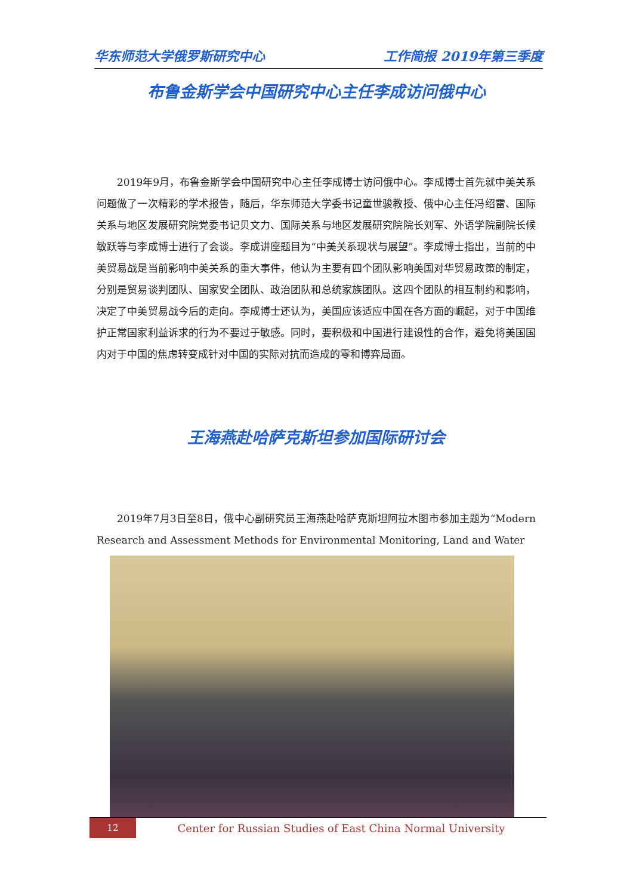华东师范大学俄罗斯研究中心 工作简报 2019年第三季度
布鲁金斯学会中国研究中心主任李成访问俄中心
2019年9月，布鲁金斯学会中国研究中心主任李成博士访问俄中心。李成博士首先就中美关系问题做了一次精彩的学术报告，随后，华东师范大学委书记童世骏教授、俄中心主任冯绍雷、国际关系与地区发展研究院党委书记贝文力、国际关系与地区发展研究院院长刘军、外语学院副院长候敏跃等与李成博士进行了会谈。李成讲座题目为“中美关系现状与展望”。李成博士指出，当前的中美贸易战是当前影响中美关系的重大事件，他认为主要有四个团队影响美国对华贸易政策的制定，分别是贸易谈判团队、国家安全团队、政治团队和总统家族团队。这四个团队的相互制约和影响，决定了中美贸易战今后的走向。李成博士还认为，美国应该适应中国在各方面的崛起，对于中国维护正常国家利益诉求的行为不要过于敏感。同时，要积极和中国进行建设性的合作，避免将美国国内对于中国的焦虑转变成针对中国的实际对抗而造成的零和博弈局面。
王海燕赴哈萨克斯坦参加国际研讨会
2019年7月3日至8日，俄中心副研究员王海燕赴哈萨克斯坦阿拉木图市参加主题为“Modern Research and Assessment Methods for Environmental Monitoring, Land and Water
12
Center for Russian Studies of East China Normal University